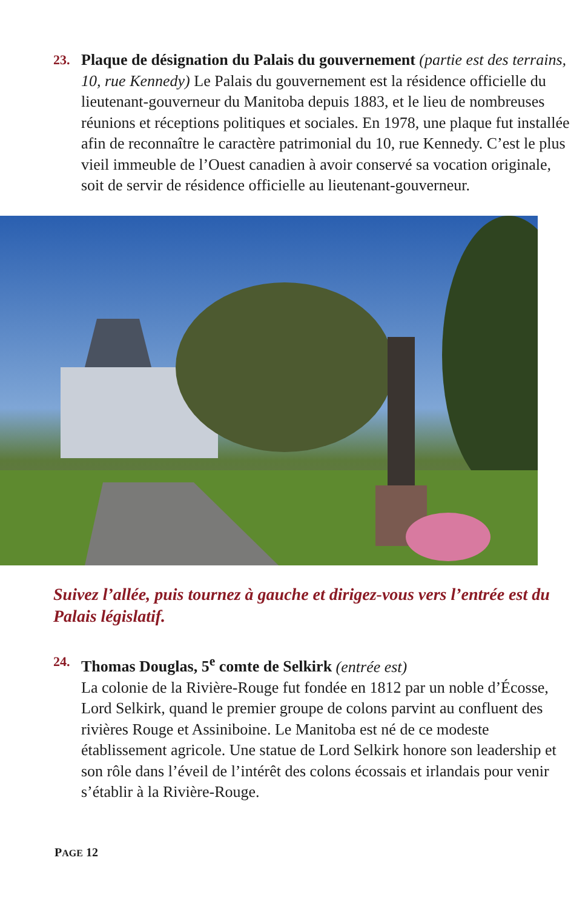23.
Plaque de désignation du Palais du gouvernement (partie est des terrains, 10, rue Kennedy) Le Palais du gouvernement est la résidence officielle du lieutenant-gouverneur du Manitoba depuis 1883, et le lieu de nombreuses réunions et réceptions politiques et sociales. En 1978, une plaque fut installée afin de reconnaître le caractère patrimonial du 10, rue Kennedy. C’est le plus vieil immeuble de l’Ouest canadien à avoir conservé sa vocation originale, soit de servir de résidence officielle au lieutenant-gouverneur.
Suivez l’allée, puis tournez à gauche et dirigez-vous vers l’entrée est du Palais législatif.
24.
Thomas Douglas, 5<sup>e</sup> comte de Selkirk (entrée est)
La colonie de la Rivière-Rouge fut fondée en 1812 par un noble d’Écosse, Lord Selkirk, quand le premier groupe de colons parvint au confluent des rivières Rouge et Assiniboine. Le Manitoba est né de ce modeste établissement agricole. Une statue de Lord Selkirk honore son leadership et son rôle dans l’éveil de l’intérêt des colons écossais et irlandais pour venir s’établir à la Rivière-Rouge.
PAGE 12